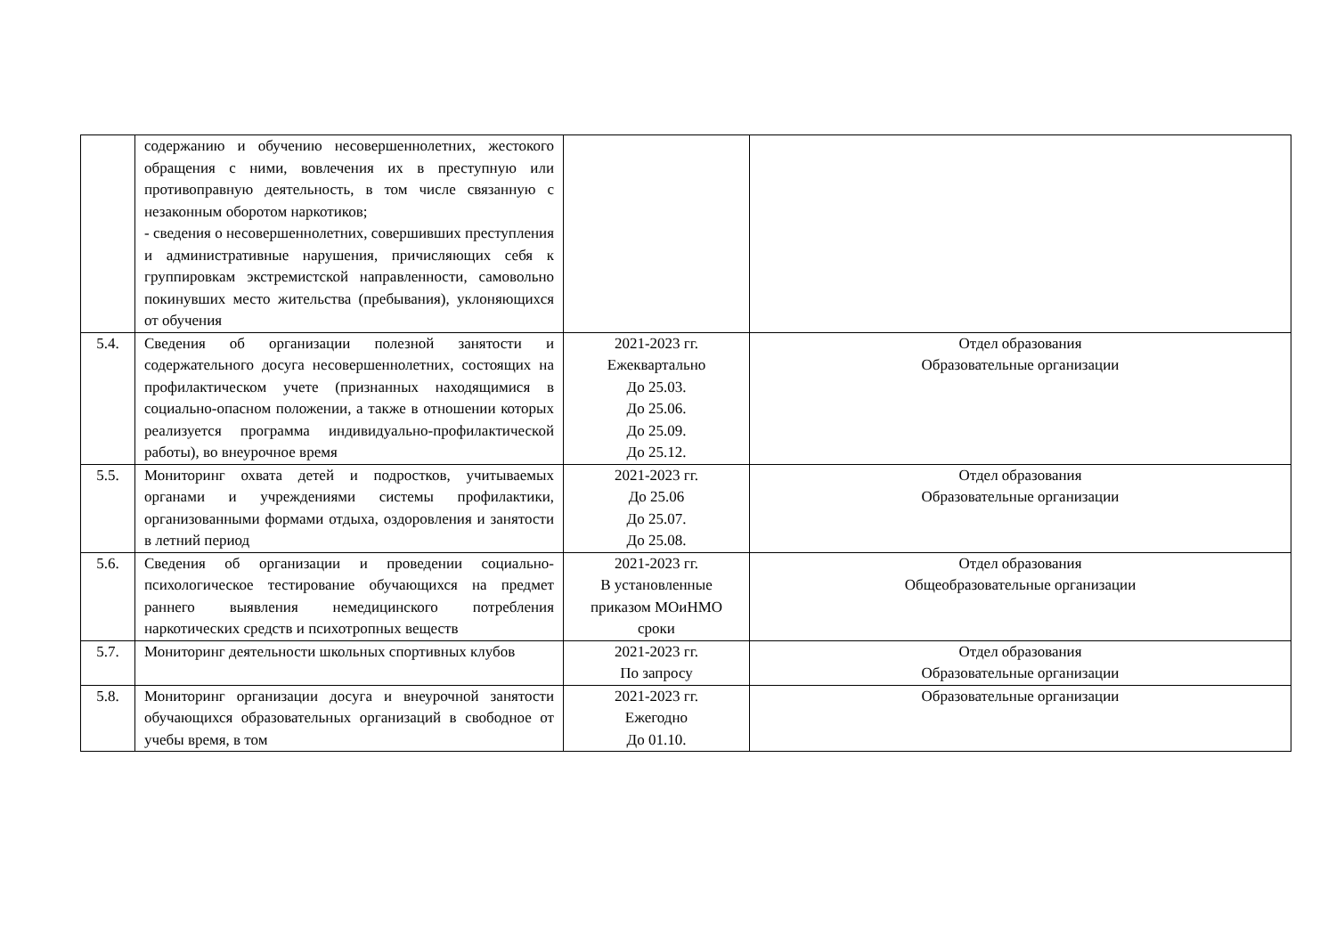| | содержанию и обучению несовершеннолетних, жестокого обращения с ними, вовлечения их в преступную или противоправную деятельность, в том числе связанную с незаконным оборотом наркотиков; - сведения о несовершеннолетних, совершивших преступления и административные нарушения, причисляющих себя к группировкам экстремистской направленности, самовольно покинувших место жительства (пребывания), уклоняющихся от обучения | | |
| 5.4. | Сведения об организации полезной занятости и содержательного досуга несовершеннолетних, состоящих на профилактическом учете (признанных находящимися в социально-опасном положении, а также в отношении которых реализуется программа индивидуально-профилактической работы), во внеурочное время | 2021-2023 гг. Ежеквартально До 25.03. До 25.06. До 25.09. До 25.12. | Отдел образования Образовательные организации |
| 5.5. | Мониторинг охвата детей и подростков, учитываемых органами и учреждениями системы профилактики, организованными формами отдыха, оздоровления и занятости в летний период | 2021-2023 гг. До 25.06 До 25.07. До 25.08. | Отдел образования Образовательные организации |
| 5.6. | Сведения об организации и проведении социально-психологическое тестирование обучающихся на предмет раннего выявления немедицинского потребления наркотических средств и психотропных веществ | 2021-2023 гг. В установленные приказом МОиНМО сроки | Отдел образования Общеобразовательные организации |
| 5.7. | Мониторинг деятельности школьных спортивных клубов | 2021-2023 гг. По запросу | Отдел образования Образовательные организации |
| 5.8. | Мониторинг организации досуга и внеурочной занятости обучающихся образовательных организаций в свободное от учебы время, в том | 2021-2023 гг. Ежегодно До 01.10. | Образовательные организации |